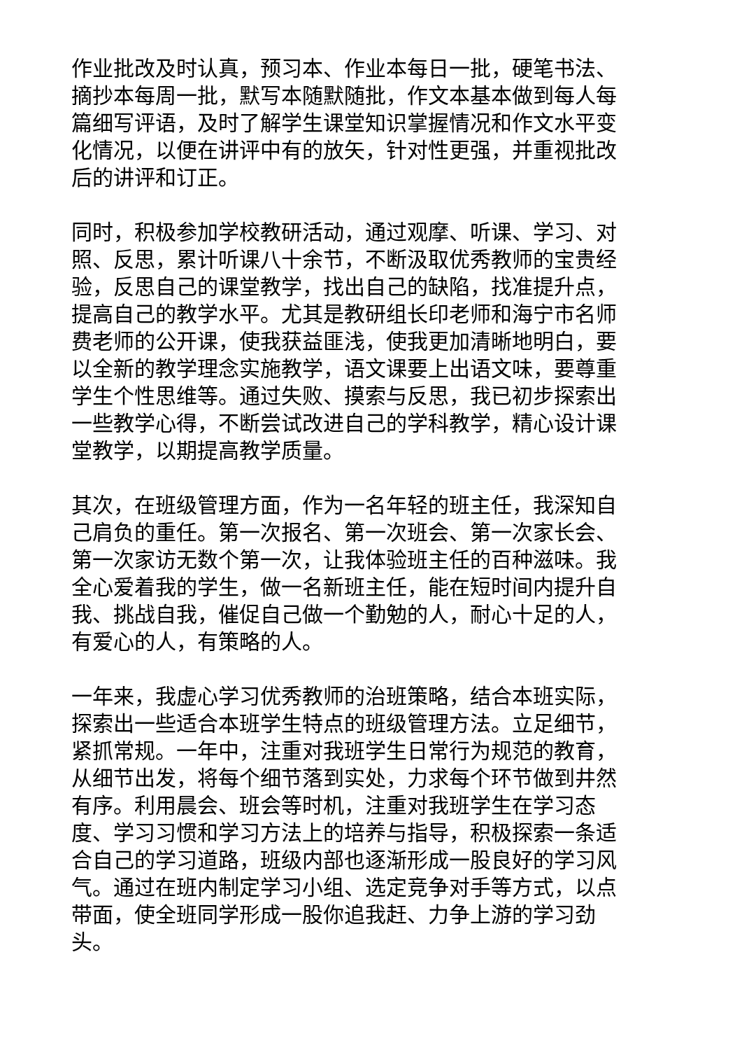作业批改及时认真，预习本、作业本每日一批，硬笔书法、摘抄本每周一批，默写本随默随批，作文本基本做到每人每篇细写评语，及时了解学生课堂知识掌握情况和作文水平变化情况，以便在讲评中有的放矢，针对性更强，并重视批改后的讲评和订正。
同时，积极参加学校教研活动，通过观摩、听课、学习、对照、反思，累计听课八十余节，不断汲取优秀教师的宝贵经验，反思自己的课堂教学，找出自己的缺陷，找准提升点，提高自己的教学水平。尤其是教研组长印老师和海宁市名师费老师的公开课，使我获益匪浅，使我更加清晰地明白，要以全新的教学理念实施教学，语文课要上出语文味，要尊重学生个性思维等。通过失败、摸索与反思，我已初步探索出一些教学心得，不断尝试改进自己的学科教学，精心设计课堂教学，以期提高教学质量。
其次，在班级管理方面，作为一名年轻的班主任，我深知自己肩负的重任。第一次报名、第一次班会、第一次家长会、第一次家访无数个第一次，让我体验班主任的百种滋味。我全心爱着我的学生，做一名新班主任，能在短时间内提升自我、挑战自我，催促自己做一个勤勉的人，耐心十足的人，有爱心的人，有策略的人。
一年来，我虚心学习优秀教师的治班策略，结合本班实际，探索出一些适合本班学生特点的班级管理方法。立足细节，紧抓常规。一年中，注重对我班学生日常行为规范的教育，从细节出发，将每个细节落到实处，力求每个环节做到井然有序。利用晨会、班会等时机，注重对我班学生在学习态度、学习习惯和学习方法上的培养与指导，积极探索一条适合自己的学习道路，班级内部也逐渐形成一股良好的学习风气。通过在班内制定学习小组、选定竞争对手等方式，以点带面，使全班同学形成一股你追我赶、力争上游的学习劲头。